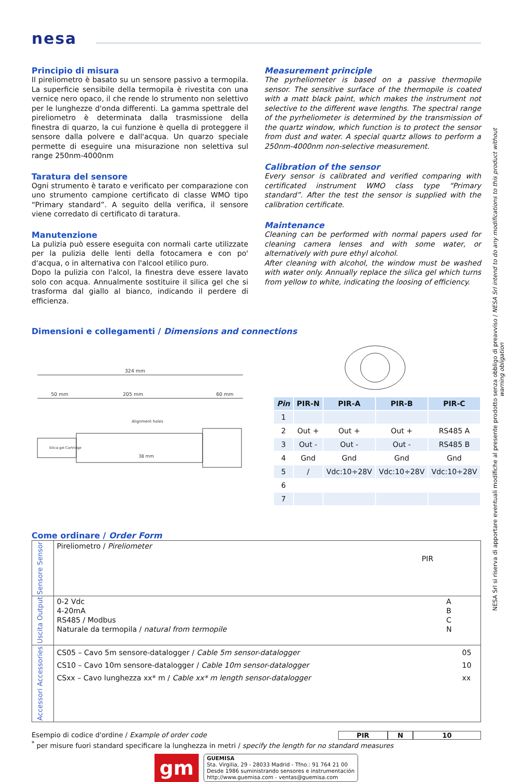nesa
NESA Srl si riserva di apportare eventuali modifiche al presente prodotto senza obbligo di preavviso / NESA Srl intend to do any modifications to this product without warning obligation
Principio di misura
Il pireliometro è basato su un sensore passivo a termopila. La superficie sensibile della termopila è rivestita con una vernice nero opaco, il che rende lo strumento non selettivo per le lunghezze d'onda differenti. La gamma spettrale del pireliometro è determinata dalla trasmissione della finestra di quarzo, la cui funzione è quella di proteggere il sensore dalla polvere e dall'acqua. Un quarzo speciale permette di eseguire una misurazione non selettiva sul range 250nm-4000nm
Taratura del sensore
Ogni strumento è tarato e verificato per comparazione con uno strumento campione certificato di classe WMO tipo “Primary standard”. A seguito della verifica, il sensore viene corredato di certificato di taratura.
Manutenzione
La pulizia può essere eseguita con normali carte utilizzate per la pulizia delle lenti della fotocamera e con po' d'acqua, o in alternativa con l'alcool etilico puro.
Dopo la pulizia con l'alcol, la finestra deve essere lavato solo con acqua. Annualmente sostituire il silica gel che si trasforma dal giallo al bianco, indicando il perdere di efficienza.
Measurement principle
The pyrheliometer is based on a passive thermopile sensor. The sensitive surface of the thermopile is coated with a matt black paint, which makes the instrument not selective to the different wave lengths. The spectral range of the pyrheliometer is determined by the transmission of the quartz window, which function is to protect the sensor from dust and water. A special quartz allows to perform a 250nm-4000nm non-selective measurement.
Calibration of the sensor
Every sensor is calibrated and verified comparing with certificated instrument WMO class type “Primary standard”. After the test the sensor is supplied with the calibration certificate.
Maintenance
Cleaning can be performed with normal papers used for cleaning camera lenses and with some water, or alternatively with pure ethyl alcohol.
After cleaning with alcohol, the window must be washed with water only. Annually replace the silica gel which turns from yellow to white, indicating the loosing of efficiency.
Dimensioni e collegamenti / Dimensions and connections
324 mm
50 mm
205 mm
60 mm
Alignment holes
Silica-gel Cartridge
38 mm
| Pin | PIR-N | PIR-A | PIR-B | PIR-C |
| --- | --- | --- | --- | --- |
| 1 | | | | |
| 2 | Out + | Out + | Out + | RS485 A |
| 3 | Out - | Out - | Out - | RS485 B |
| 4 | Gnd | Gnd | Gnd | Gnd |
| 5 | / | Vdc:10÷28V | Vdc:10÷28V | Vdc:10÷28V |
| 6 | | | | |
| 7 | | | | |
Come ordinare / Order Form
| Sensore Sensor | Pireliometro / Pireliometer | PIR | | |
| Uscita Output | 0-2 Vdc 4-20mA RS485 / Modbus Naturale da termopila / natural from termopile | | A B C N | |
| Accessori Accessories | CS05 – Cavo 5m sensore-datalogger / Cable 5m sensor-datalogger CS10 – Cavo 10m sensore-datalogger / Cable 10m sensor-datalogger CSxx – Cavo lunghezza xx* m / Cable xx* m length sensor-datalogger | | | 05 10 xx |
Esempio di codice d'ordine / Example of order code PIR N 10
<sup>*</sup> per misure fuori standard specificare la lunghezza in metri / specify the length for no standard measures
gm
GUEMISA
Sta. Virgilia, 29 - 28033 Madrid - Tfno.: 91 764 21 00
Desde 1986 suministrando sensores e instrumentación
http://www.guemisa.com - ventas@guemisa.com